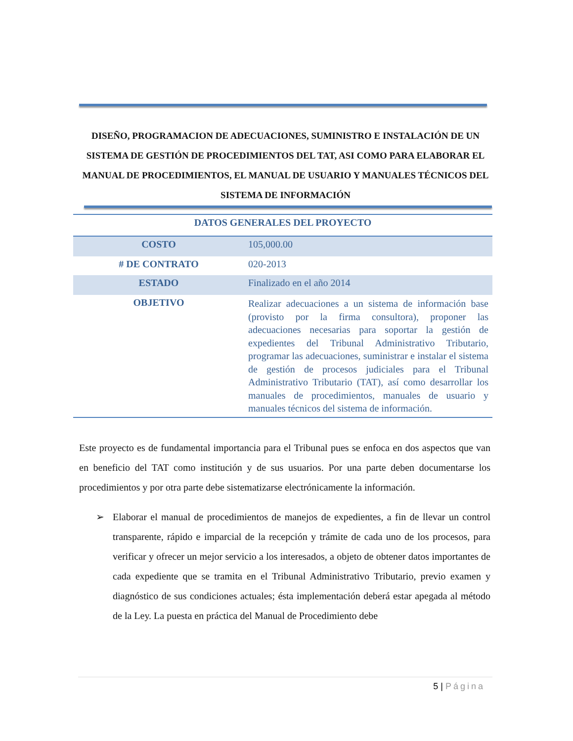DISEÑO, PROGRAMACION DE ADECUACIONES, SUMINISTRO E INSTALACIÓN DE UN SISTEMA DE GESTIÓN DE PROCEDIMIENTOS DEL TAT, ASI COMO PARA ELABORAR EL MANUAL DE PROCEDIMIENTOS, EL MANUAL DE USUARIO Y MANUALES TÉCNICOS DEL SISTEMA DE INFORMACIÓN
| DATOS GENERALES DEL PROYECTO | |
| --- | --- |
| COSTO | 105,000.00 |
| # DE CONTRATO | 020-2013 |
| ESTADO | Finalizado en el año 2014 |
| OBJETIVO | Realizar adecuaciones a un sistema de información base (provisto por la firma consultora), proponer las adecuaciones necesarias para soportar la gestión de expedientes del Tribunal Administrativo Tributario, programar las adecuaciones, suministrar e instalar el sistema de gestión de procesos judiciales para el Tribunal Administrativo Tributario (TAT), así como desarrollar los manuales de procedimientos, manuales de usuario y manuales técnicos del sistema de información. |
Este proyecto es de fundamental importancia para el Tribunal pues se enfoca en dos aspectos que van en beneficio del TAT como institución y de sus usuarios. Por una parte deben documentarse los procedimientos y por otra parte debe sistematizarse electrónicamente la información.
➢ Elaborar el manual de procedimientos de manejos de expedientes, a fin de llevar un control transparente, rápido e imparcial de la recepción y trámite de cada uno de los procesos, para verificar y ofrecer un mejor servicio a los interesados, a objeto de obtener datos importantes de cada expediente que se tramita en el Tribunal Administrativo Tributario, previo examen y diagnóstico de sus condiciones actuales; ésta implementación deberá estar apegada al método de la Ley. La puesta en práctica del Manual de Procedimiento debe
5 | Página